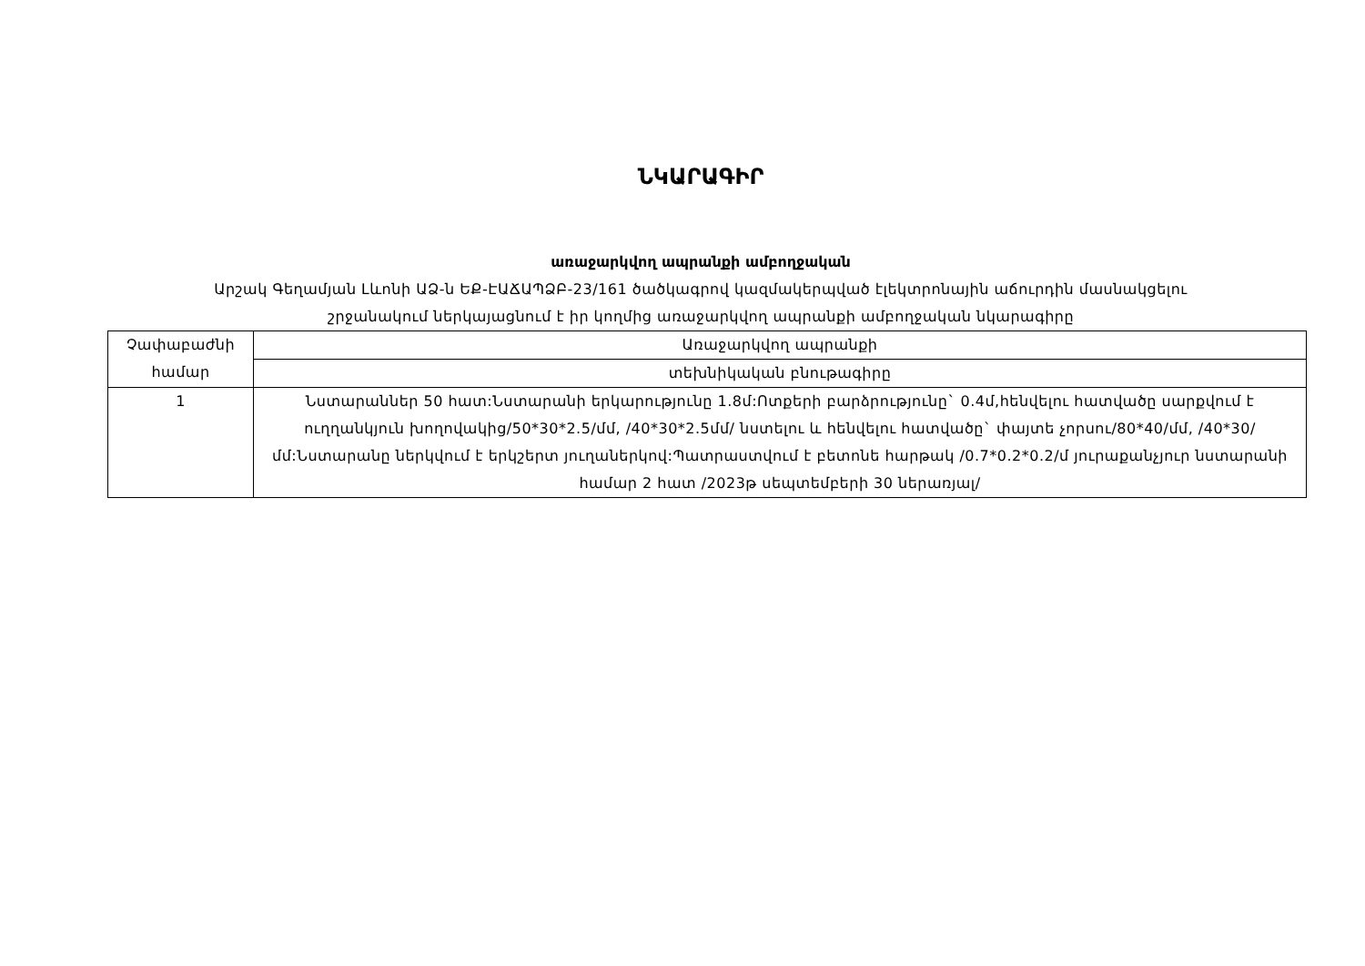ՆԿԱՐԱԳԻՐ
առաջարկվող ապրանքի ամբողջական
Արշակ Գեղամյան Լևոնի ԱՁ-ն ԵՔ-ԷԱՃԱՊՁԲ-23/161 ծածկագրով կազմակերպված էլեկտրոնային աճուրդին մասնակցելու
շրջանակում ներկայացնում է իր կողմից առաջարկվող ապրանքի ամբողջական նկարագիրը
| Չափաբաժնի համար | Առաջարկվող ապրանքի |
| --- | --- |
| | տեխնիկական բնութագիրը |
| 1 | Նստարաններ 50 հատ:Նստարանի երկարությունը 1.8մ:Ոտքերի բարձրությունը` 0.4մ,հենվելու հատվածը սարքվում է ուղղանկյուն խողովակից/50*30*2.5/մմ, /40*30*2.5մմ/ նստելու և հենվելու հատվածը` փայտե չորսու/80*40/մմ, /40*30/մմ:Նստարանը ներկվում է երկշերտ յուղաներկով:Պատրաստվում է բետոնե հարթակ /0.7*0.2*0.2/մ յուրաքանչյուր նստարանի համար 2 հատ /2023թ սեպտեմբերի 30 ներառյալ/ |